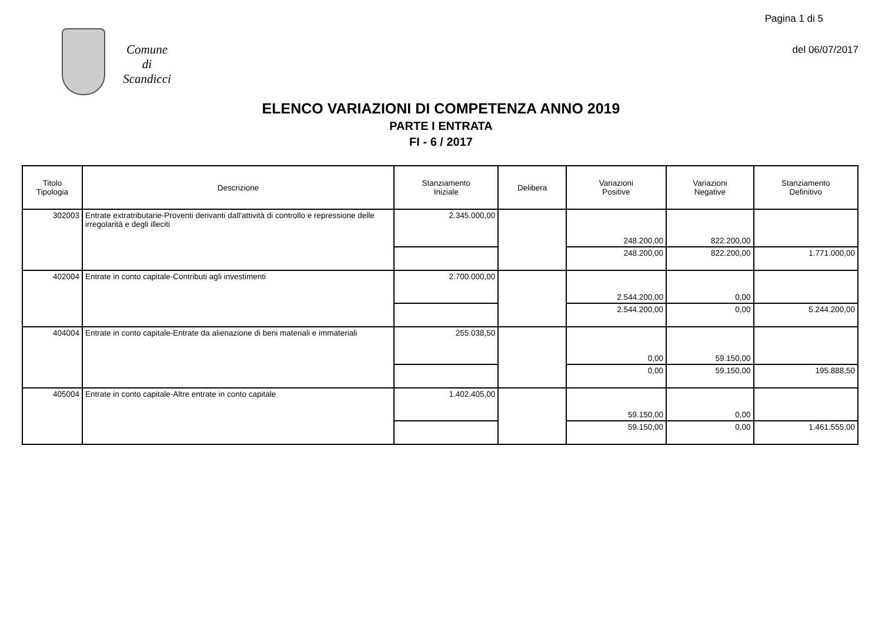Pagina 1 di 5
del 06/07/2017
Comune
di
Scandicci
ELENCO VARIAZIONI DI COMPETENZA ANNO 2019
PARTE I ENTRATA
FI - 6 / 2017
| Titolo Tipologia | Descrizione | Stanziamento Iniziale | Delibera | Variazioni Positive | Variazioni Negative | Stanziamento Definitivo |
| --- | --- | --- | --- | --- | --- | --- |
| 302003 | Entrate extratributarie-Proventi derivanti dall'attività di controllo e repressione delle irregolarità e degli illeciti | 2.345.000,00 | | 248.200,00 | 822.200,00 | |
| | | | | 248.200,00 | 822.200,00 | 1.771.000,00 |
| 402004 | Entrate in conto capitale-Contributi agli investimenti | 2.700.000,00 | | 2.544.200,00 | 0,00 | |
| | | | | 2.544.200,00 | 0,00 | 5.244.200,00 |
| 404004 | Entrate in conto capitale-Entrate da alienazione di beni materiali e immateriali | 255.038,50 | | 0,00 | 59.150,00 | |
| | | | | 0,00 | 59.150,00 | 195.888,50 |
| 405004 | Entrate in conto capitale-Altre entrate in conto capitale | 1.402.405,00 | | 59.150,00 | 0,00 | |
| | | | | 59.150,00 | 0,00 | 1.461.555,00 |